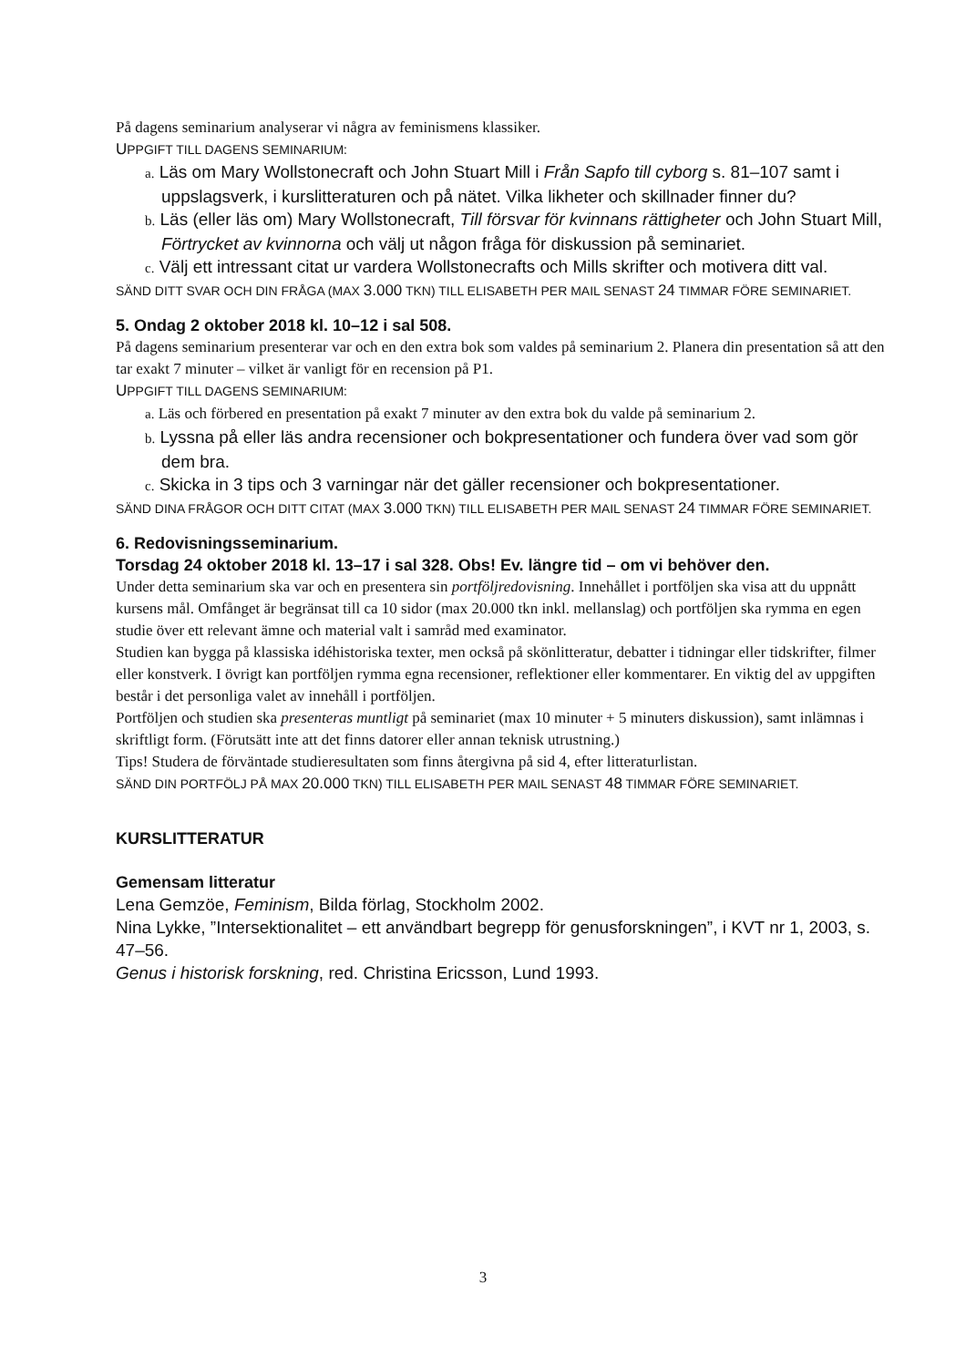På dagens seminarium analyserar vi några av feminismens klassiker.
UPPGIFT TILL DAGENS SEMINARIUM:
a. Läs om Mary Wollstonecraft och John Stuart Mill i Från Sapfo till cyborg s. 81–107 samt i uppslagsverk, i kurslitteraturen och på nätet. Vilka likheter och skillnader finner du?
b. Läs (eller läs om) Mary Wollstonecraft, Till försvar för kvinnans rättigheter och John Stuart Mill, Förtrycket av kvinnorna och välj ut någon fråga för diskussion på seminariet.
c. Välj ett intressant citat ur vardera Wollstonecrafts och Mills skrifter och motivera ditt val.
SÄND DITT SVAR OCH DIN FRÅGA (MAX 3.000 TKN) TILL ELISABETH PER MAIL SENAST 24 TIMMAR FÖRE SEMINARIET.
5. Ondag 2 oktober 2018 kl. 10–12 i sal 508.
På dagens seminarium presenterar var och en den extra bok som valdes på seminarium 2. Planera din presentation så att den tar exakt 7 minuter – vilket är vanligt för en recension på P1.
UPPGIFT TILL DAGENS SEMINARIUM:
a. Läs och förbered en presentation på exakt 7 minuter av den extra bok du valde på seminarium 2.
b. Lyssna på eller läs andra recensioner och bokpresentationer och fundera över vad som gör dem bra.
c. Skicka in 3 tips och 3 varningar när det gäller recensioner och bokpresentationer.
SÄND DINA FRÅGOR OCH DITT CITAT (MAX 3.000 TKN) TILL ELISABETH PER MAIL SENAST 24 TIMMAR FÖRE SEMINARIET.
6. Redovisningsseminarium.
Torsdag 24 oktober 2018 kl. 13–17 i sal 328. Obs! Ev. längre tid – om vi behöver den.
Under detta seminarium ska var och en presentera sin portföljredovisning. Innehållet i portföljen ska visa att du uppnått kursens mål. Omfånget är begränsat till ca 10 sidor (max 20.000 tkn inkl. mellanslag) och portföljen ska rymma en egen studie över ett relevant ämne och material valt i samråd med examinator.
Studien kan bygga på klassiska idéhistoriska texter, men också på skönlitteratur, debatter i tidningar eller tidskrifter, filmer eller konstverk. I övrigt kan portföljen rymma egna recensioner, reflektioner eller kommentarer. En viktig del av uppgiften består i det personliga valet av innehåll i portföljen.
Portföljen och studien ska presenteras muntligt på seminariet (max 10 minuter + 5 minuters diskussion), samt inlämnas i skriftligt form. (Förutsätt inte att det finns datorer eller annan teknisk utrustning.)
Tips! Studera de förväntade studieresultaten som finns återgivna på sid 4, efter litteraturlistan.
SÄND DIN PORTFÖLJ PÅ MAX 20.000 TKN) TILL ELISABETH PER MAIL SENAST 48 TIMMAR FÖRE SEMINARIET.
KURSLITTERATUR
Gemensam litteratur
Lena Gemzöe, Feminism, Bilda förlag, Stockholm 2002.
Nina Lykke, ”Intersektionalitet – ett användbart begrepp för genusforskningen”, i KVT nr 1, 2003, s. 47–56.
Genus i historisk forskning, red. Christina Ericsson, Lund 1993.
3